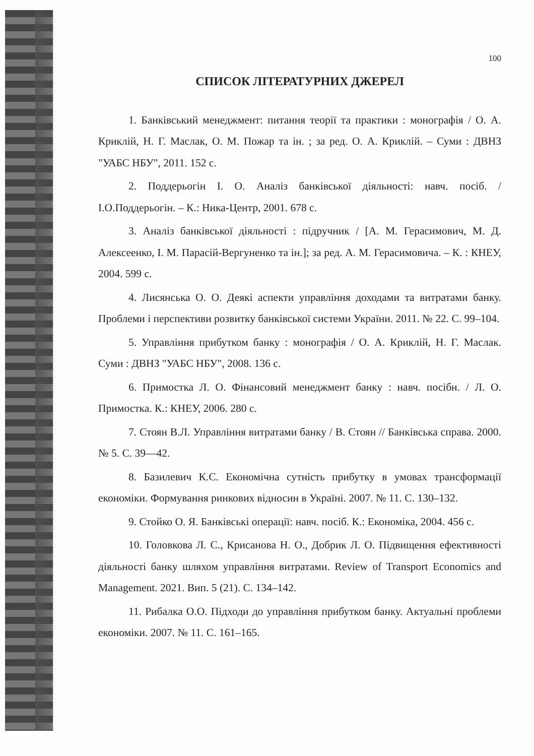100
СПИСОК ЛІТЕРАТУРНИХ ДЖЕРЕЛ
1. Банківський менеджмент: питання теорії та практики : монографія / О. А. Криклій, Н. Г. Маслак, О. М. Пожар та ін. ; за ред. О. А. Криклій. – Суми : ДВНЗ "УАБС НБУ", 2011. 152 с.
2. Поддерьогін І. О. Аналіз банківської діяльності: навч. посіб. / І.О.Поддерьогін. – К.: Ника-Центр, 2001. 678 с.
3. Аналіз банківської діяльності : підручник / [А. М. Герасимович, М. Д. Алексеенко, І. М. Парасій-Вергуненко та ін.]; за ред. А. М. Герасимовича. – К. : КНЕУ, 2004. 599 с.
4. Лисянська О. О. Деякі аспекти управління доходами та витратами банку. Проблеми і перспективи розвитку банківської системи України. 2011. № 22. С. 99–104.
5. Управління прибутком банку : монографія / О. А. Криклій, Н. Г. Маслак. Суми : ДВНЗ "УАБС НБУ", 2008. 136 с.
6. Примостка Л. О. Фінансовий менеджмент банку : навч. посібн. / Л. О. Примостка. К.: КНЕУ, 2006. 280 с.
7. Стоян В.Л. Управління витратами банку / В. Стоян // Банківська справа. 2000. № 5. С. 39—42.
8. Базилевич К.С. Економічна сутність прибутку в умовах трансформації економіки. Формування ринкових відносин в Україні. 2007. № 11. С. 130–132.
9. Стойко О. Я. Банківські операції: навч. посіб. К.: Економіка, 2004. 456 с.
10. Головкова Л. С., Крисанова Н. О., Добрик Л. О. Підвищення ефективності діяльності банку шляхом управління витратами. Review of Transport Economics and Management. 2021. Вип. 5 (21). С. 134–142.
11. Рибалка О.О. Підходи до управління прибутком банку. Актуальні проблеми економіки. 2007. № 11. С. 161–165.